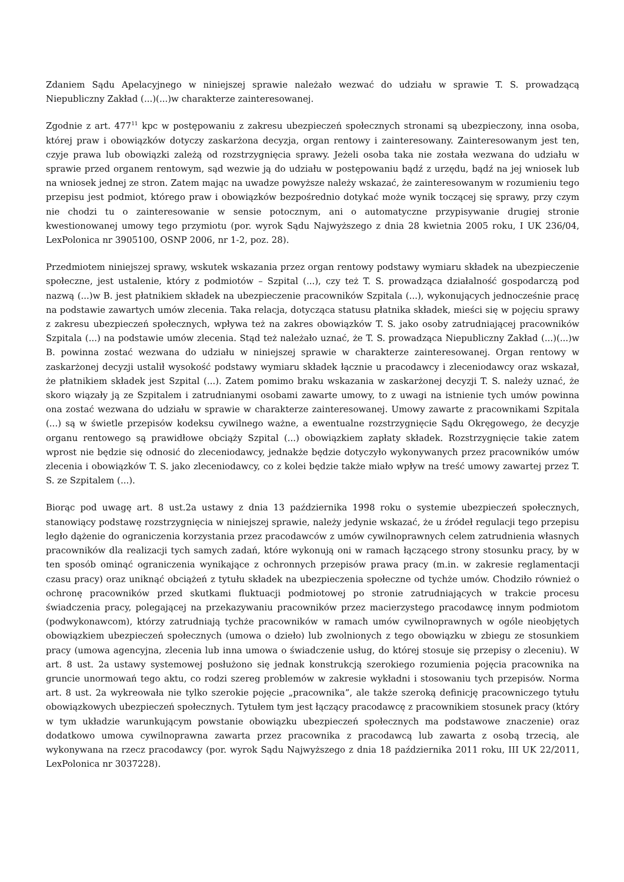Zdaniem Sądu Apelacyjnego w niniejszej sprawie należało wezwać do udziału w sprawie T. S. prowadzącą Niepubliczny Zakład (...)(...)w charakterze zainteresowanej.
Zgodnie z art. 477<sup>11</sup> kpc w postępowaniu z zakresu ubezpieczeń społecznych stronami są ubezpieczony, inna osoba, której praw i obowiązków dotyczy zaskarżona decyzja, organ rentowy i zainteresowany. Zainteresowanym jest ten, czyje prawa lub obowiązki zależą od rozstrzygnięcia sprawy. Jeżeli osoba taka nie została wezwana do udziału w sprawie przed organem rentowym, sąd wezwie ją do udziału w postępowaniu bądź z urzędu, bądź na jej wniosek lub na wniosek jednej ze stron. Zatem mając na uwadze powyższe należy wskazać, że zainteresowanym w rozumieniu tego przepisu jest podmiot, którego praw i obowiązków bezpośrednio dotykać może wynik toczącej się sprawy, przy czym nie chodzi tu o zainteresowanie w sensie potocznym, ani o automatyczne przypisywanie drugiej stronie kwestionowanej umowy tego przymiotu (por. wyrok Sądu Najwyższego z dnia 28 kwietnia 2005 roku, I UK 236/04, LexPolonica nr 3905100, OSNP 2006, nr 1-2, poz. 28).
Przedmiotem niniejszej sprawy, wskutek wskazania przez organ rentowy podstawy wymiaru składek na ubezpieczenie społeczne, jest ustalenie, który z podmiotów – Szpital (...), czy też T. S. prowadząca działalność gospodarczą pod nazwą (...)w B. jest płatnikiem składek na ubezpieczenie pracowników Szpitala (...), wykonujących jednocześnie pracę na podstawie zawartych umów zlecenia. Taka relacja, dotycząca statusu płatnika składek, mieści się w pojęciu sprawy z zakresu ubezpieczeń społecznych, wpływa też na zakres obowiązków T. S. jako osoby zatrudniającej pracowników Szpitala (...) na podstawie umów zlecenia. Stąd też należało uznać, że T. S. prowadząca Niepubliczny Zakład (...)(...)w B. powinna zostać wezwana do udziału w niniejszej sprawie w charakterze zainteresowanej. Organ rentowy w zaskarżonej decyzji ustalił wysokość podstawy wymiaru składek łącznie u pracodawcy i zleceniodawcy oraz wskazał, że płatnikiem składek jest Szpital (...). Zatem pomimo braku wskazania w zaskarżonej decyzji T. S. należy uznać, że skoro wiązały ją ze Szpitalem i zatrudnianymi osobami zawarte umowy, to z uwagi na istnienie tych umów powinna ona zostać wezwana do udziału w sprawie w charakterze zainteresowanej. Umowy zawarte z pracownikami Szpitala (...) są w świetle przepisów kodeksu cywilnego ważne, a ewentualne rozstrzygnięcie Sądu Okręgowego, że decyzje organu rentowego są prawidłowe obciąży Szpital (...) obowiązkiem zapłaty składek. Rozstrzygnięcie takie zatem wprost nie będzie się odnosić do zleceniodawcy, jednakże będzie dotyczyło wykonywanych przez pracowników umów zlecenia i obowiązków T. S. jako zleceniodawcy, co z kolei będzie także miało wpływ na treść umowy zawartej przez T. S. ze Szpitalem (...).
Biorąc pod uwagę art. 8 ust.2a ustawy z dnia 13 października 1998 roku o systemie ubezpieczeń społecznych, stanowiący podstawę rozstrzygnięcia w niniejszej sprawie, należy jedynie wskazać, że u źródeł regulacji tego przepisu legło dążenie do ograniczenia korzystania przez pracodawców z umów cywilnoprawnych celem zatrudnienia własnych pracowników dla realizacji tych samych zadań, które wykonują oni w ramach łączącego strony stosunku pracy, by w ten sposób ominąć ograniczenia wynikające z ochronnych przepisów prawa pracy (m.in. w zakresie reglamentacji czasu pracy) oraz uniknąć obciążeń z tytułu składek na ubezpieczenia społeczne od tychże umów. Chodziło również o ochronę pracowników przed skutkami fluktuacji podmiotowej po stronie zatrudniających w trakcie procesu świadczenia pracy, polegającej na przekazywaniu pracowników przez macierzystego pracodawcę innym podmiotom (podwykonawcom), którzy zatrudniają tychże pracowników w ramach umów cywilnoprawnych w ogóle nieobjętych obowiązkiem ubezpieczeń społecznych (umowa o dzieło) lub zwolnionych z tego obowiązku w zbiegu ze stosunkiem pracy (umowa agencyjna, zlecenia lub inna umowa o świadczenie usług, do której stosuje się przepisy o zleceniu). W art. 8 ust. 2a ustawy systemowej posłużono się jednak konstrukcją szerokiego rozumienia pojęcia pracownika na gruncie unormowań tego aktu, co rodzi szereg problemów w zakresie wykładni i stosowaniu tych przepisów. Norma art. 8 ust. 2a wykreowała nie tylko szerokie pojęcie „pracownika”, ale także szeroką definicję pracowniczego tytułu obowiązkowych ubezpieczeń społecznych. Tytułem tym jest łączący pracodawcę z pracownikiem stosunek pracy (który w tym układzie warunkującym powstanie obowiązku ubezpieczeń społecznych ma podstawowe znaczenie) oraz dodatkowo umowa cywilnoprawna zawarta przez pracownika z pracodawcą lub zawarta z osobą trzecią, ale wykonywana na rzecz pracodawcy (por. wyrok Sądu Najwyższego z dnia 18 października 2011 roku, III UK 22/2011, LexPolonica nr 3037228).